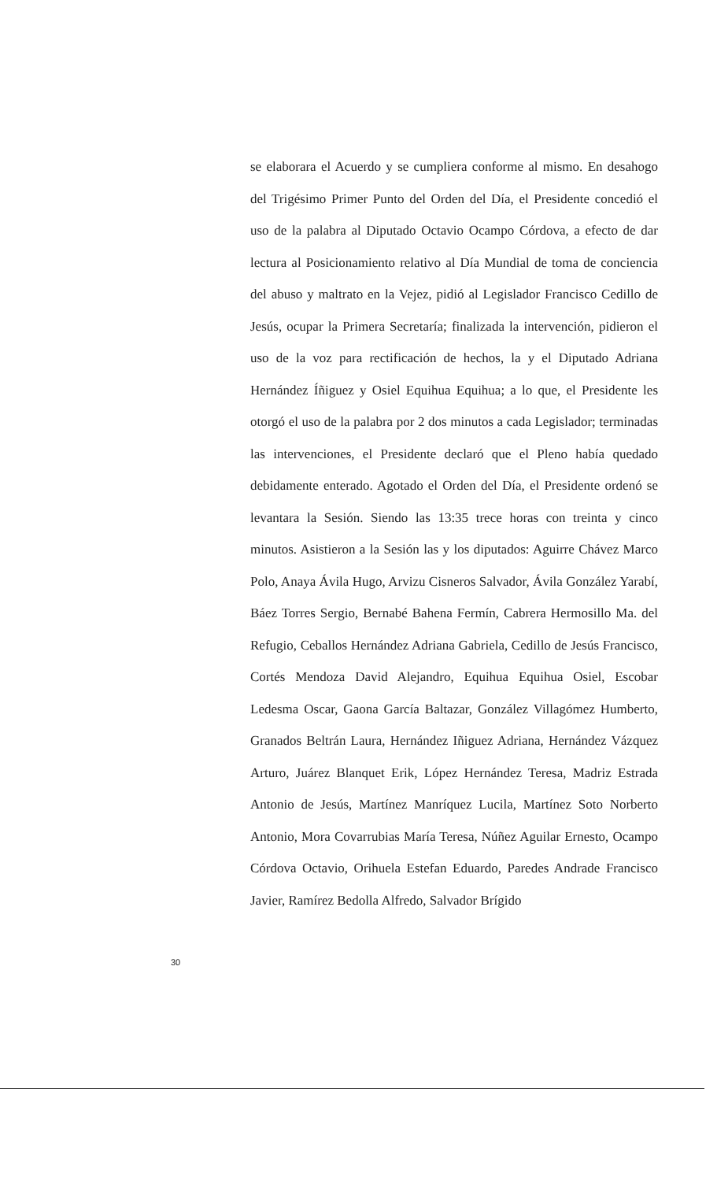se elaborara el Acuerdo y se cumpliera conforme al mismo. En desahogo del Trigésimo Primer Punto del Orden del Día, el Presidente concedió el uso de la palabra al Diputado Octavio Ocampo Córdova, a efecto de dar lectura al Posicionamiento relativo al Día Mundial de toma de conciencia del abuso y maltrato en la Vejez, pidió al Legislador Francisco Cedillo de Jesús, ocupar la Primera Secretaría; finalizada la intervención, pidieron el uso de la voz para rectificación de hechos, la y el Diputado Adriana Hernández Íñiguez y Osiel Equihua Equihua; a lo que, el Presidente les otorgó el uso de la palabra por 2 dos minutos a cada Legislador; terminadas las intervenciones, el Presidente declaró que el Pleno había quedado debidamente enterado. Agotado el Orden del Día, el Presidente ordenó se levantara la Sesión. Siendo las 13:35 trece horas con treinta y cinco minutos. Asistieron a la Sesión las y los diputados: Aguirre Chávez Marco Polo, Anaya Ávila Hugo, Arvizu Cisneros Salvador, Ávila González Yarabí, Báez Torres Sergio, Bernabé Bahena Fermín, Cabrera Hermosillo Ma. del Refugio, Ceballos Hernández Adriana Gabriela, Cedillo de Jesús Francisco, Cortés Mendoza David Alejandro, Equihua Equihua Osiel, Escobar Ledesma Oscar, Gaona García Baltazar, González Villagómez Humberto, Granados Beltrán Laura, Hernández Iñiguez Adriana, Hernández Vázquez Arturo, Juárez Blanquet Erik, López Hernández Teresa, Madriz Estrada Antonio de Jesús, Martínez Manríquez Lucila, Martínez Soto Norberto Antonio, Mora Covarrubias María Teresa, Núñez Aguilar Ernesto, Ocampo Córdova Octavio, Orihuela Estefan Eduardo, Paredes Andrade Francisco Javier, Ramírez Bedolla Alfredo, Salvador Brígido
30